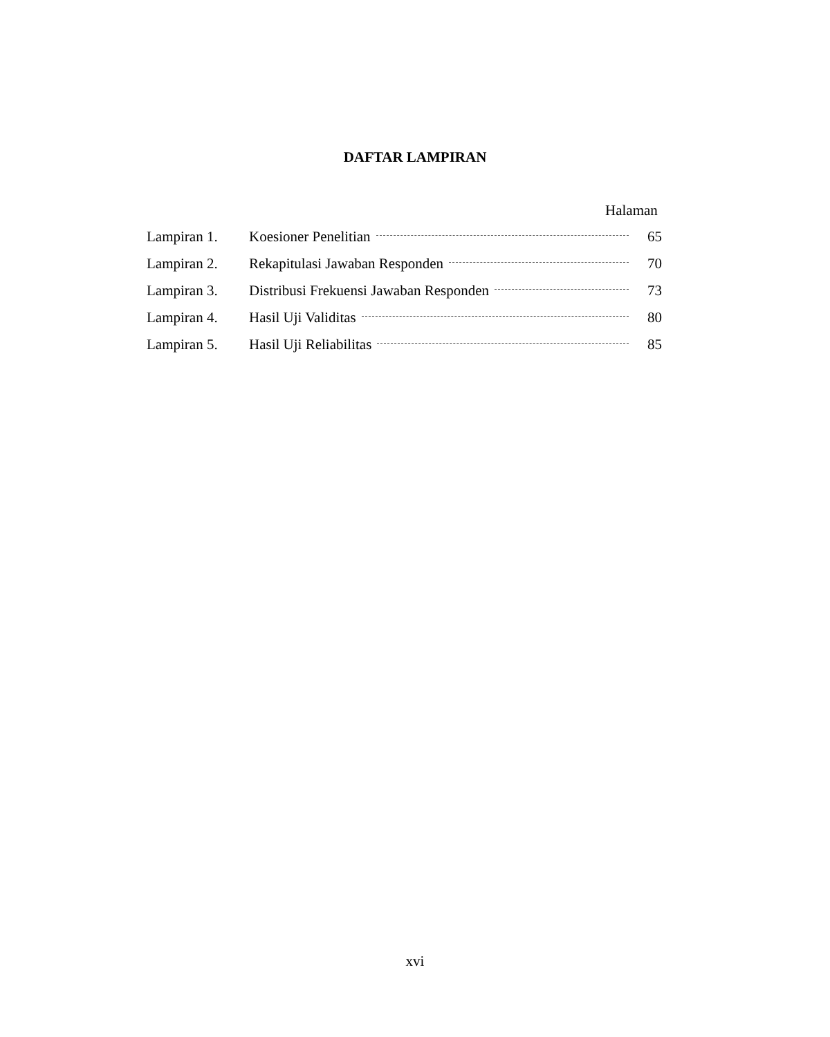DAFTAR LAMPIRAN
Halaman
Lampiran 1. Koesioner Penelitian 65
Lampiran 2. Rekapitulasi Jawaban Responden 70
Lampiran 3. Distribusi Frekuensi Jawaban Responden 73
Lampiran 4. Hasil Uji Validitas 80
Lampiran 5. Hasil Uji Reliabilitas 85
xvi